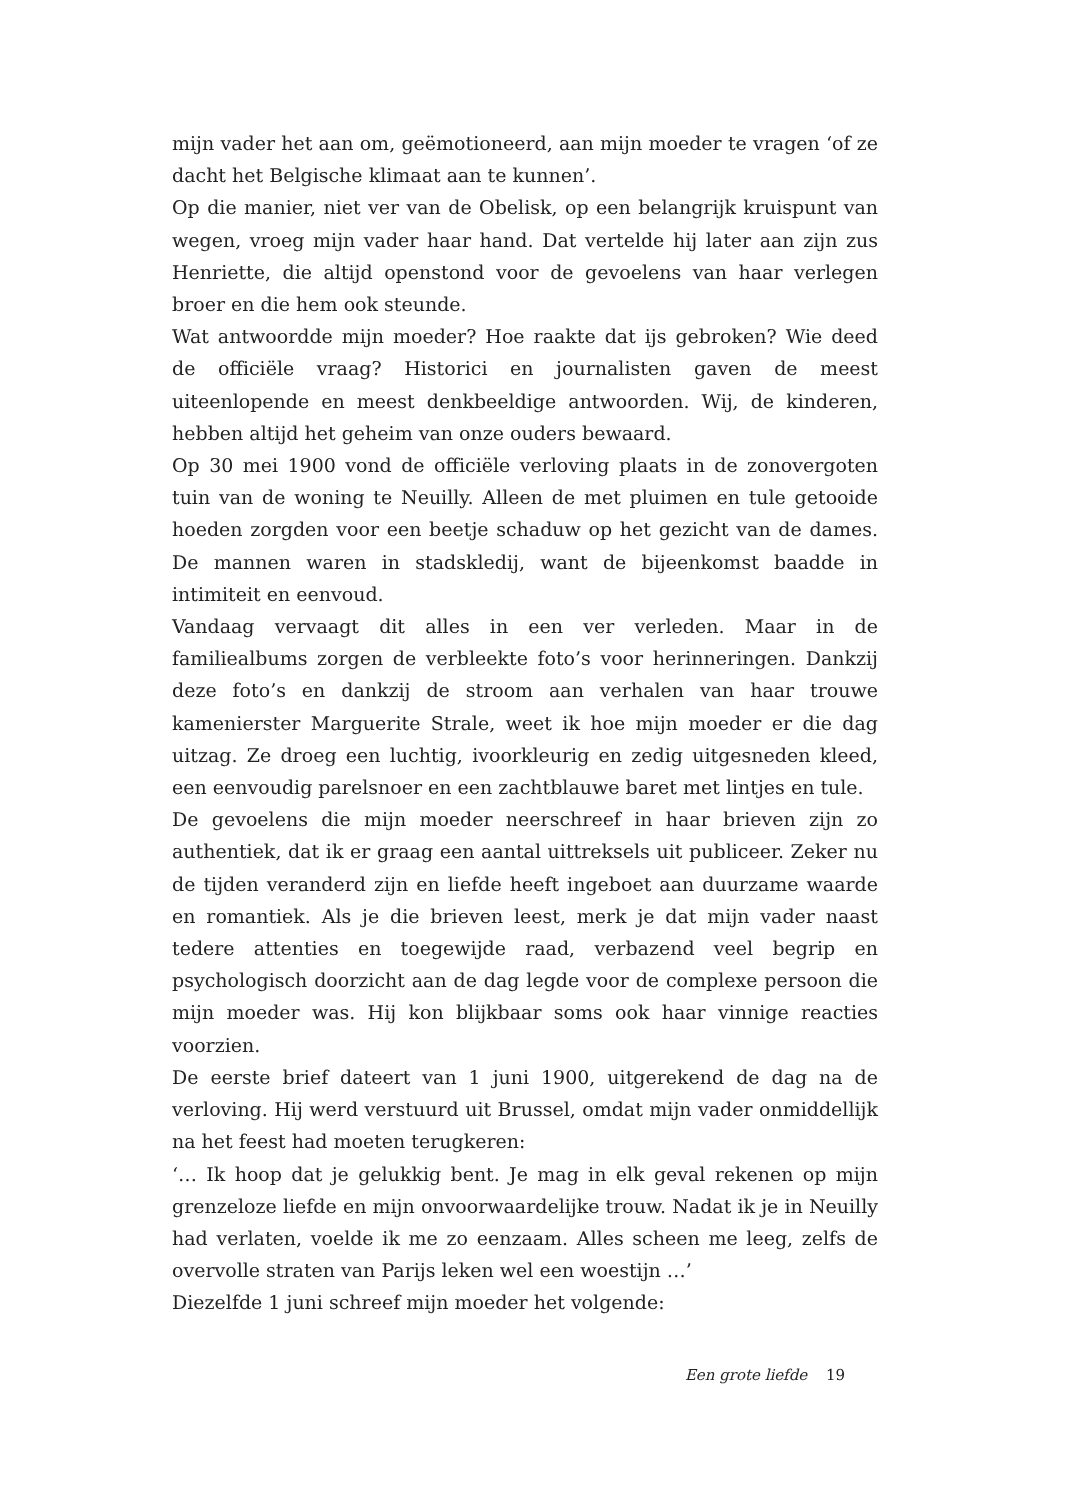mijn vader het aan om, geëmotioneerd, aan mijn moeder te vragen ‘of ze dacht het Belgische klimaat aan te kunnen’.
Op die manier, niet ver van de Obelisk, op een belangrijk kruispunt van wegen, vroeg mijn vader haar hand. Dat vertelde hij later aan zijn zus Henriette, die altijd openstond voor de gevoelens van haar verlegen broer en die hem ook steunde.
Wat antwoordde mijn moeder? Hoe raakte dat ijs gebroken? Wie deed de officiële vraag? Historici en journalisten gaven de meest uiteenlopende en meest denkbeeldige antwoorden. Wij, de kinderen, hebben altijd het geheim van onze ouders bewaard.
Op 30 mei 1900 vond de officiële verloving plaats in de zonovergoten tuin van de woning te Neuilly. Alleen de met pluimen en tule getooide hoeden zorgden voor een beetje schaduw op het gezicht van de dames. De mannen waren in stadskledij, want de bijeenkomst baadde in intimiteit en eenvoud.
Vandaag vervaagt dit alles in een ver verleden. Maar in de familiealbums zorgen de verbleekte foto’s voor herinneringen. Dankzij deze foto’s en dankzij de stroom aan verhalen van haar trouwe kamenierster Marguerite Strale, weet ik hoe mijn moeder er die dag uitzag. Ze droeg een luchtig, ivoorkleurig en zedig uitgesneden kleed, een eenvoudig parelsnoer en een zachtblauwe baret met lintjes en tule.
De gevoelens die mijn moeder neerschreef in haar brieven zijn zo authentiek, dat ik er graag een aantal uittreksels uit publiceer. Zeker nu de tijden veranderd zijn en liefde heeft ingeboet aan duurzame waarde en romantiek. Als je die brieven leest, merk je dat mijn vader naast tedere attenties en toegewijde raad, verbazend veel begrip en psychologisch doorzicht aan de dag legde voor de complexe persoon die mijn moeder was. Hij kon blijkbaar soms ook haar vinnige reacties voorzien.
De eerste brief dateert van 1 juni 1900, uitgerekend de dag na de verloving. Hij werd verstuurd uit Brussel, omdat mijn vader onmiddellijk na het feest had moeten terugkeren:
‘… Ik hoop dat je gelukkig bent. Je mag in elk geval rekenen op mijn grenzeloze liefde en mijn onvoorwaardelijke trouw. Nadat ik je in Neuilly had verlaten, voelde ik me zo eenzaam. Alles scheen me leeg, zelfs de overvolle straten van Parijs leken wel een woestijn …’
Diezelfde 1 juni schreef mijn moeder het volgende:
Een grote liefde 19